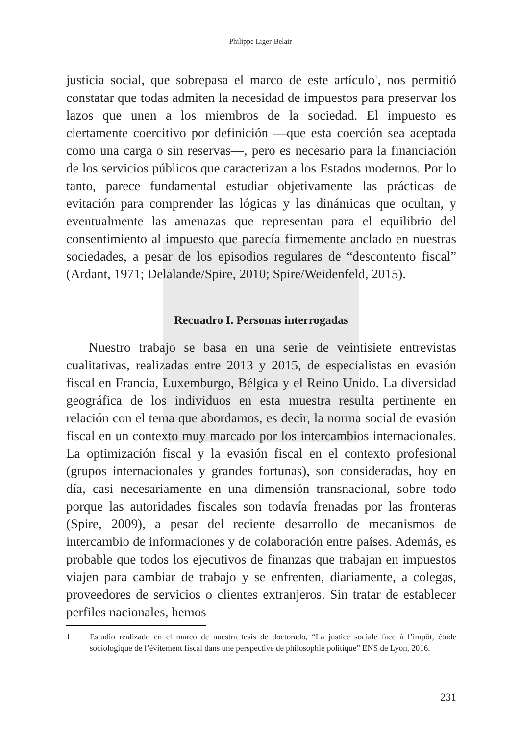Philippe Liger-Belair
justicia social, que sobrepasa el marco de este artículo<sup>1</sup>, nos permitió constatar que todas admiten la necesidad de impuestos para preservar los lazos que unen a los miembros de la sociedad. El impuesto es ciertamente coercitivo por definición —que esta coerción sea aceptada como una carga o sin reservas—, pero es necesario para la financiación de los servicios públicos que caracterizan a los Estados modernos. Por lo tanto, parece fundamental estudiar objetivamente las prácticas de evitación para comprender las lógicas y las dinámicas que ocultan, y eventualmente las amenazas que representan para el equilibrio del consentimiento al impuesto que parecía firmemente anclado en nuestras sociedades, a pesar de los episodios regulares de “descontento fiscal” (Ardant, 1971; Delalande/Spire, 2010; Spire/Weidenfeld, 2015).
Recuadro I. Personas interrogadas
Nuestro trabajo se basa en una serie de veintisiete entrevistas cualitativas, realizadas entre 2013 y 2015, de especialistas en evasión fiscal en Francia, Luxemburgo, Bélgica y el Reino Unido. La diversidad geográfica de los individuos en esta muestra resulta pertinente en relación con el tema que abordamos, es decir, la norma social de evasión fiscal en un contexto muy marcado por los intercambios internacionales. La optimización fiscal y la evasión fiscal en el contexto profesional (grupos internacionales y grandes fortunas), son consideradas, hoy en día, casi necesariamente en una dimensión transnacional, sobre todo porque las autoridades fiscales son todavía frenadas por las fronteras (Spire, 2009), a pesar del reciente desarrollo de mecanismos de intercambio de informaciones y de colaboración entre países. Además, es probable que todos los ejecutivos de finanzas que trabajan en impuestos viajen para cambiar de trabajo y se enfrenten, diariamente, a colegas, proveedores de servicios o clientes extranjeros. Sin tratar de establecer perfiles nacionales, hemos
1
Estudio realizado en el marco de nuestra tesis de doctorado, “La justice sociale face à l’impôt, étude sociologique de l’évitement fiscal dans une perspective de philosophie politique” ENS de Lyon, 2016.
231